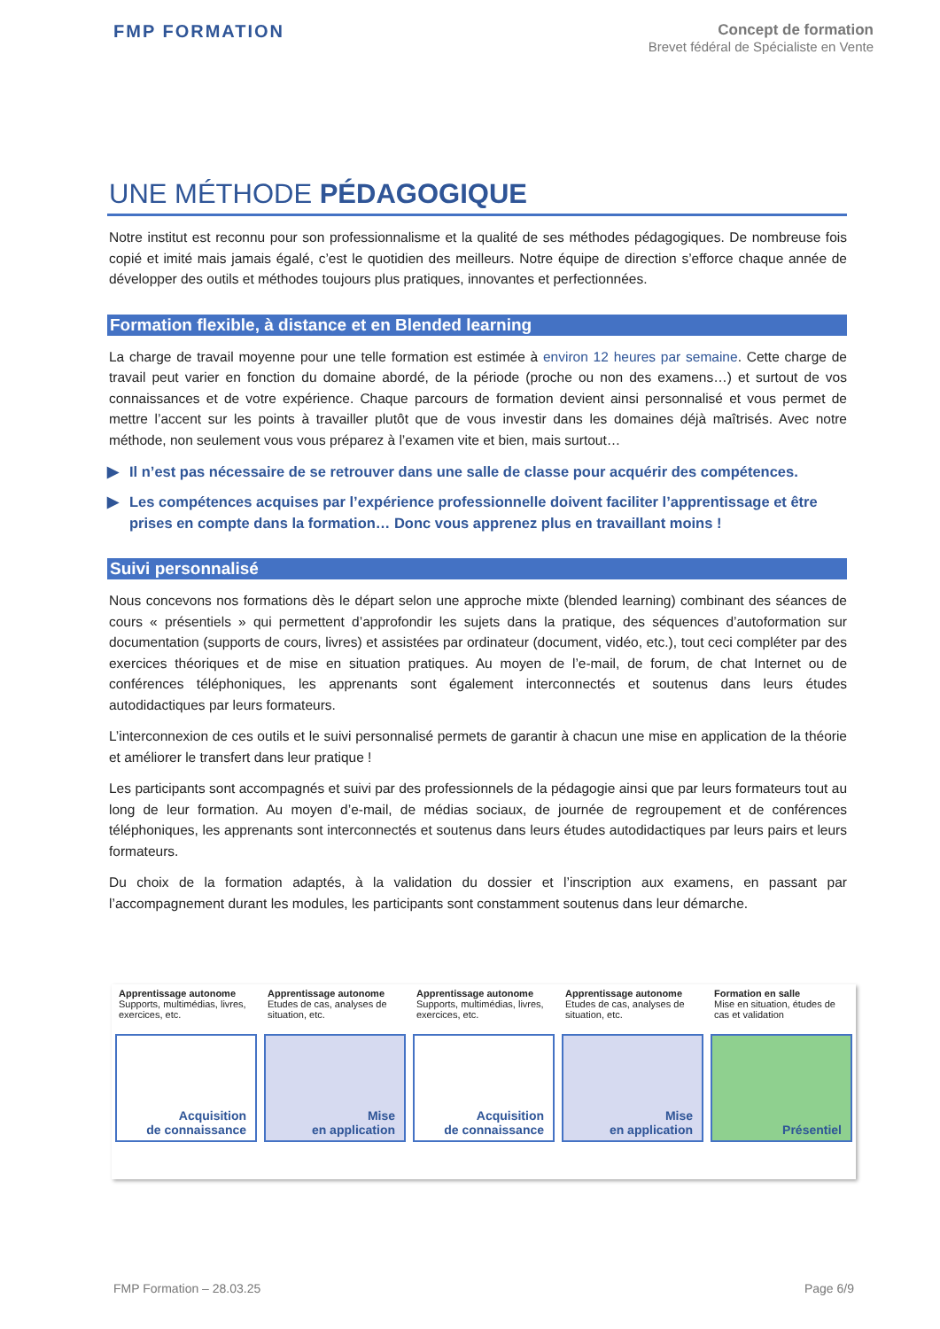FMP FORMATION
Concept de formation
Brevet fédéral de Spécialiste en Vente
UNE MÉTHODE PÉDAGOGIQUE
Notre institut est reconnu pour son professionnalisme et la qualité de ses méthodes pédagogiques. De nombreuse fois copié et imité mais jamais égalé, c’est le quotidien des meilleurs. Notre équipe de direction s’efforce chaque année de développer des outils et méthodes toujours plus pratiques, innovantes et perfectionnées.
Formation flexible, à distance et en Blended learning
La charge de travail moyenne pour une telle formation est estimée à environ 12 heures par semaine. Cette charge de travail peut varier en fonction du domaine abordé, de la période (proche ou non des examens…) et surtout de vos connaissances et de votre expérience. Chaque parcours de formation devient ainsi personnalisé et vous permet de mettre l’accent sur les points à travailler plutôt que de vous investir dans les domaines déjà maîtrisés. Avec notre méthode, non seulement vous vous préparez à l’examen vite et bien, mais surtout…
▶ Il n’est pas nécessaire de se retrouver dans une salle de classe pour acquérir des compétences.
▶ Les compétences acquises par l’expérience professionnelle doivent faciliter l’apprentissage et être prises en compte dans la formation… Donc vous apprenez plus en travaillant moins !
Suivi personnalisé
Nous concevons nos formations dès le départ selon une approche mixte (blended learning) combinant des séances de cours « présentiels » qui permettent d’approfondir les sujets dans la pratique, des séquences d’autoformation sur documentation (supports de cours, livres) et assistées par ordinateur (document, vidéo, etc.), tout ceci compléter par des exercices théoriques et de mise en situation pratiques. Au moyen de l’e-mail, de forum, de chat Internet ou de conférences téléphoniques, les apprenants sont également interconnectés et soutenus dans leurs études autodidactiques par leurs formateurs.
L’interconnexion de ces outils et le suivi personnalisé permets de garantir à chacun une mise en application de la théorie et améliorer le transfert dans leur pratique !
Les participants sont accompagnés et suivi par des professionnels de la pédagogie ainsi que par leurs formateurs tout au long de leur formation. Au moyen d’e-mail, de médias sociaux, de journée de regroupement et de conférences téléphoniques, les apprenants sont interconnectés et soutenus dans leurs études autodidactiques par leurs pairs et leurs formateurs.
Du choix de la formation adaptés, à la validation du dossier et l’inscription aux examens, en passant par l’accompagnement durant les modules, les participants sont constamment soutenus dans leur démarche.
Apprentissage autonome
Supports, multimédias, livres, exercices, etc.
Acquisition
de connaissance
Apprentissage autonome
Etudes de cas, analyses de situation, etc.
Mise
en application
Apprentissage autonome
Supports, multimédias, livres, exercices, etc.
Acquisition
de connaissance
Apprentissage autonome
Etudes de cas, analyses de situation, etc.
Mise
en application
Formation en salle
Mise en situation, études de cas et validation
Présentiel
FMP Formation – 28.03.25 Page 6/9